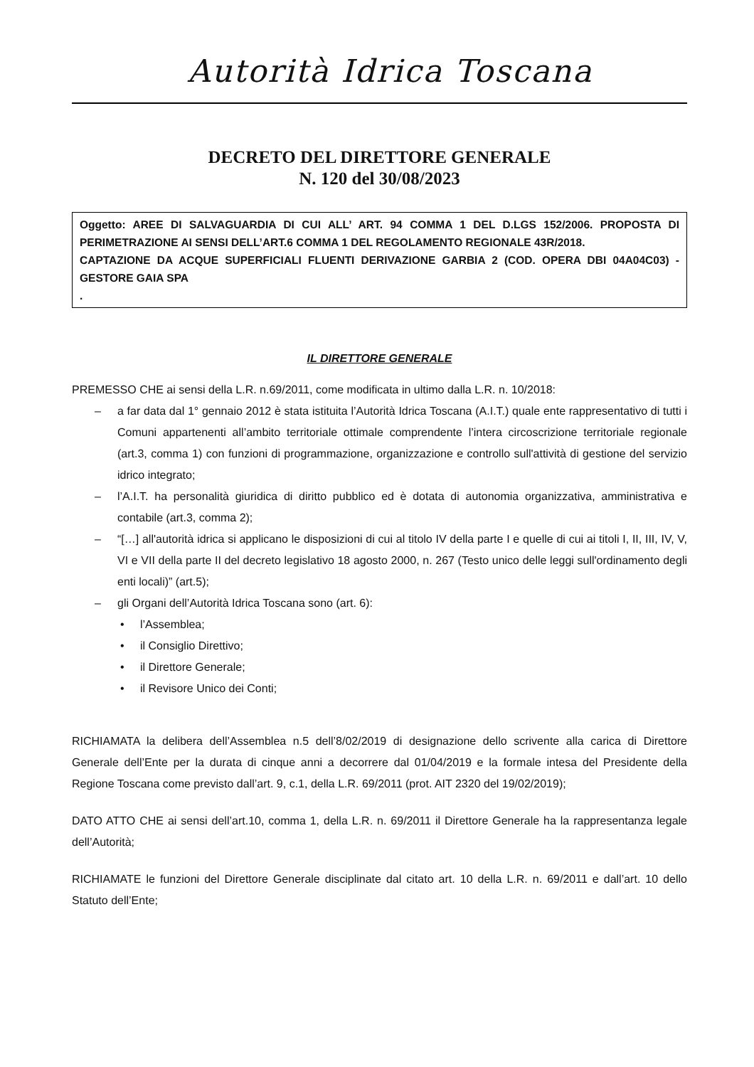Autorità Idrica Toscana
DECRETO DEL DIRETTORE GENERALE
N. 120 del 30/08/2023
Oggetto: AREE DI SALVAGUARDIA DI CUI ALL’ ART. 94 COMMA 1 DEL D.LGS 152/2006. PROPOSTA DI PERIMETRAZIONE AI SENSI DELL’ART.6 COMMA 1 DEL REGOLAMENTO REGIONALE 43R/2018.
CAPTAZIONE DA ACQUE SUPERFICIALI FLUENTI DERIVAZIONE GARBIA 2 (COD. OPERA DBI 04A04C03) - GESTORE GAIA SPA
.
IL DIRETTORE GENERALE
PREMESSO CHE ai sensi della L.R. n.69/2011, come modificata in ultimo dalla L.R. n. 10/2018:
– a far data dal 1° gennaio 2012 è stata istituita l’Autorità Idrica Toscana (A.I.T.) quale ente rappresentativo di tutti i Comuni appartenenti all’ambito territoriale ottimale comprendente l’intera circoscrizione territoriale regionale (art.3, comma 1) con funzioni di programmazione, organizzazione e controllo sull'attività di gestione del servizio idrico integrato;
– l’A.I.T. ha personalità giuridica di diritto pubblico ed è dotata di autonomia organizzativa, amministrativa e contabile (art.3, comma 2);
– “[…] all'autorità idrica si applicano le disposizioni di cui al titolo IV della parte I e quelle di cui ai titoli I, II, III, IV, V, VI e VII della parte II del decreto legislativo 18 agosto 2000, n. 267 (Testo unico delle leggi sull'ordinamento degli enti locali)” (art.5);
– gli Organi dell’Autorità Idrica Toscana sono (art. 6):
• l’Assemblea;
• il Consiglio Direttivo;
• il Direttore Generale;
• il Revisore Unico dei Conti;
RICHIAMATA la delibera dell’Assemblea n.5 dell’8/02/2019 di designazione dello scrivente alla carica di Direttore Generale dell’Ente per la durata di cinque anni a decorrere dal 01/04/2019 e la formale intesa del Presidente della Regione Toscana come previsto dall’art. 9, c.1, della L.R. 69/2011 (prot. AIT 2320 del 19/02/2019);
DATO ATTO CHE ai sensi dell’art.10, comma 1, della L.R. n. 69/2011 il Direttore Generale ha la rappresentanza legale dell’Autorità;
RICHIAMATE le funzioni del Direttore Generale disciplinate dal citato art. 10 della L.R. n. 69/2011 e dall’art. 10 dello Statuto dell’Ente;